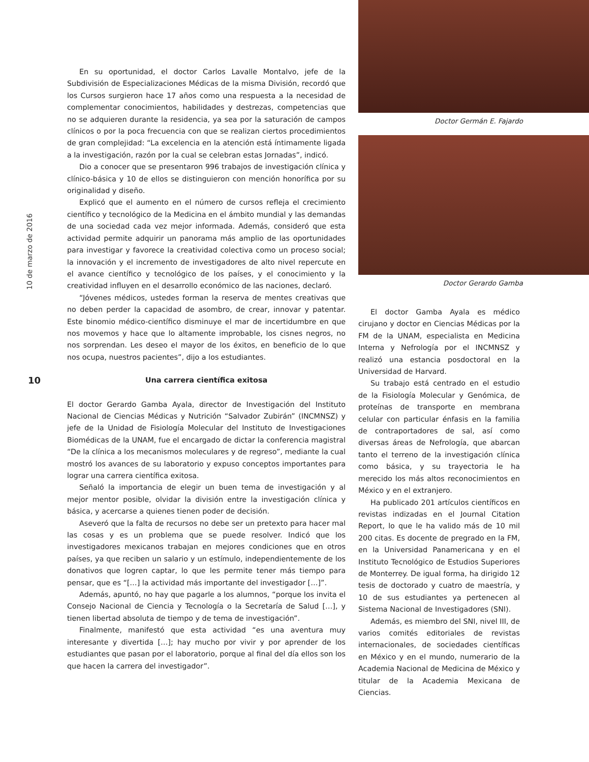10 de marzo de 2016
10
En su oportunidad, el doctor Carlos Lavalle Montalvo, jefe de la Subdivisión de Especializaciones Médicas de la misma División, recordó que los Cursos surgieron hace 17 años como una respuesta a la necesidad de complementar conocimientos, habilidades y destrezas, competencias que no se adquieren durante la residencia, ya sea por la saturación de campos clínicos o por la poca frecuencia con que se realizan ciertos procedimientos de gran complejidad: “La excelencia en la atención está íntimamente ligada a la investigación, razón por la cual se celebran estas Jornadas”, indicó.
Dio a conocer que se presentaron 996 trabajos de investigación clínica y clínico-básica y 10 de ellos se distinguieron con mención honorífica por su originalidad y diseño.
Explicó que el aumento en el número de cursos refleja el crecimiento científico y tecnológico de la Medicina en el ámbito mundial y las demandas de una sociedad cada vez mejor informada. Además, consideró que esta actividad permite adquirir un panorama más amplio de las oportunidades para investigar y favorece la creatividad colectiva como un proceso social; la innovación y el incremento de investigadores de alto nivel repercute en el avance científico y tecnológico de los países, y el conocimiento y la creatividad influyen en el desarrollo económico de las naciones, declaró.
“Jóvenes médicos, ustedes forman la reserva de mentes creativas que no deben perder la capacidad de asombro, de crear, innovar y patentar. Este binomio médico-científico disminuye el mar de incertidumbre en que nos movemos y hace que lo altamente improbable, los cisnes negros, no nos sorprendan. Les deseo el mayor de los éxitos, en beneficio de lo que nos ocupa, nuestros pacientes”, dijo a los estudiantes.
Una carrera científica exitosa
El doctor Gerardo Gamba Ayala, director de Investigación del Instituto Nacional de Ciencias Médicas y Nutrición “Salvador Zubirán” (INCMNSZ) y jefe de la Unidad de Fisiología Molecular del Instituto de Investigaciones Biomédicas de la UNAM, fue el encargado de dictar la conferencia magistral “De la clínica a los mecanismos moleculares y de regreso”, mediante la cual mostró los avances de su laboratorio y expuso conceptos importantes para lograr una carrera científica exitosa.
Señaló la importancia de elegir un buen tema de investigación y al mejor mentor posible, olvidar la división entre la investigación clínica y básica, y acercarse a quienes tienen poder de decisión.
Aseveró que la falta de recursos no debe ser un pretexto para hacer mal las cosas y es un problema que se puede resolver. Indicó que los investigadores mexicanos trabajan en mejores condiciones que en otros países, ya que reciben un salario y un estímulo, independientemente de los donativos que logren captar, lo que les permite tener más tiempo para pensar, que es “[…] la actividad más importante del investigador […]”.
Además, apuntó, no hay que pagarle a los alumnos, “porque los invita el Consejo Nacional de Ciencia y Tecnología o la Secretaría de Salud […], y tienen libertad absoluta de tiempo y de tema de investigación”.
Finalmente, manifestó que esta actividad “es una aventura muy interesante y divertida […]; hay mucho por vivir y por aprender de los estudiantes que pasan por el laboratorio, porque al final del día ellos son los que hacen la carrera del investigador”.
Doctor Germán E. Fajardo
Doctor Gerardo Gamba
El doctor Gamba Ayala es médico cirujano y doctor en Ciencias Médicas por la FM de la UNAM, especialista en Medicina Interna y Nefrología por el INCMNSZ y realizó una estancia posdoctoral en la Universidad de Harvard.
Su trabajo está centrado en el estudio de la Fisiología Molecular y Genómica, de proteínas de transporte en membrana celular con particular énfasis en la familia de contraportadores de sal, así como diversas áreas de Nefrología, que abarcan tanto el terreno de la investigación clínica como básica, y su trayectoria le ha merecido los más altos reconocimientos en México y en el extranjero.
Ha publicado 201 artículos científicos en revistas indizadas en el Journal Citation Report, lo que le ha valido más de 10 mil 200 citas. Es docente de pregrado en la FM, en la Universidad Panamericana y en el Instituto Tecnológico de Estudios Superiores de Monterrey. De igual forma, ha dirigido 12 tesis de doctorado y cuatro de maestría, y 10 de sus estudiantes ya pertenecen al Sistema Nacional de Investigadores (SNI).
Además, es miembro del SNI, nivel III, de varios comités editoriales de revistas internacionales, de sociedades científicas en México y en el mundo, numerario de la Academia Nacional de Medicina de México y titular de la Academia Mexicana de Ciencias.